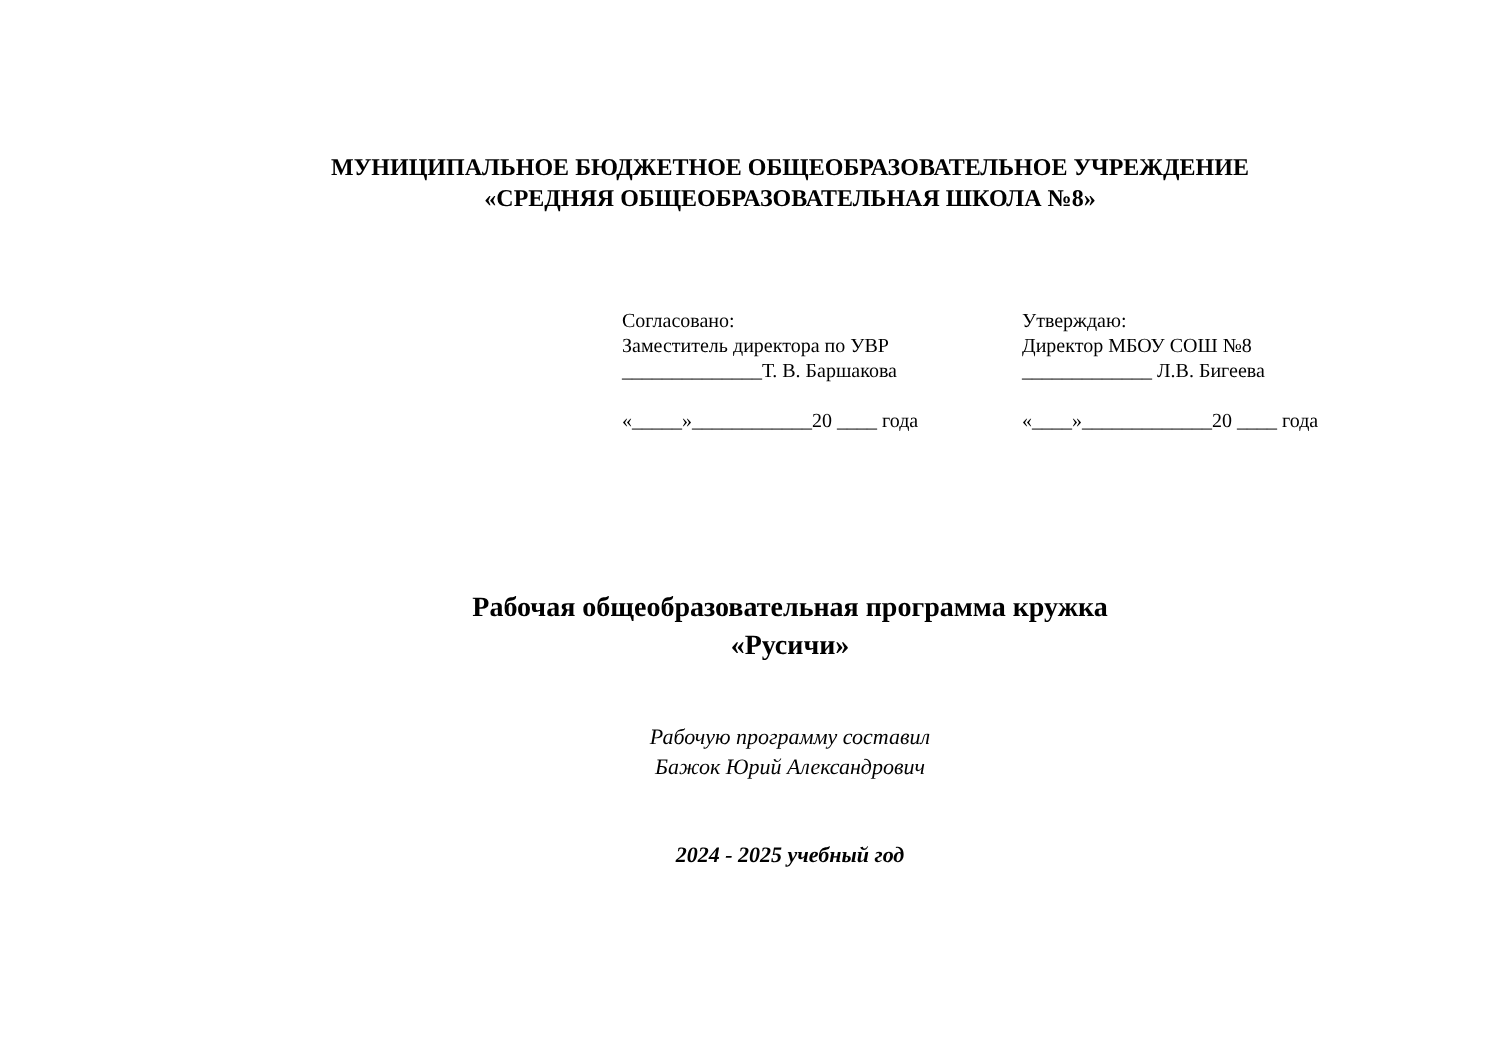МУНИЦИПАЛЬНОЕ БЮДЖЕТНОЕ ОБЩЕОБРАЗОВАТЕЛЬНОЕ УЧРЕЖДЕНИЕ
«СРЕДНЯЯ ОБЩЕОБРАЗОВАТЕЛЬНАЯ ШКОЛА №8»
Согласовано:
Заместитель директора по УВР
______________Т. В. Баршакова
«_____»____________20 ____ года
Утверждаю:
Директор МБОУ СОШ №8
_____________ Л.В. Бигеева
«____»_____________20 ____ года
Рабочая общеобразовательная программа кружка
«Русичи»
Рабочую программу составил
Бажок Юрий Александрович
2024 - 2025 учебный год